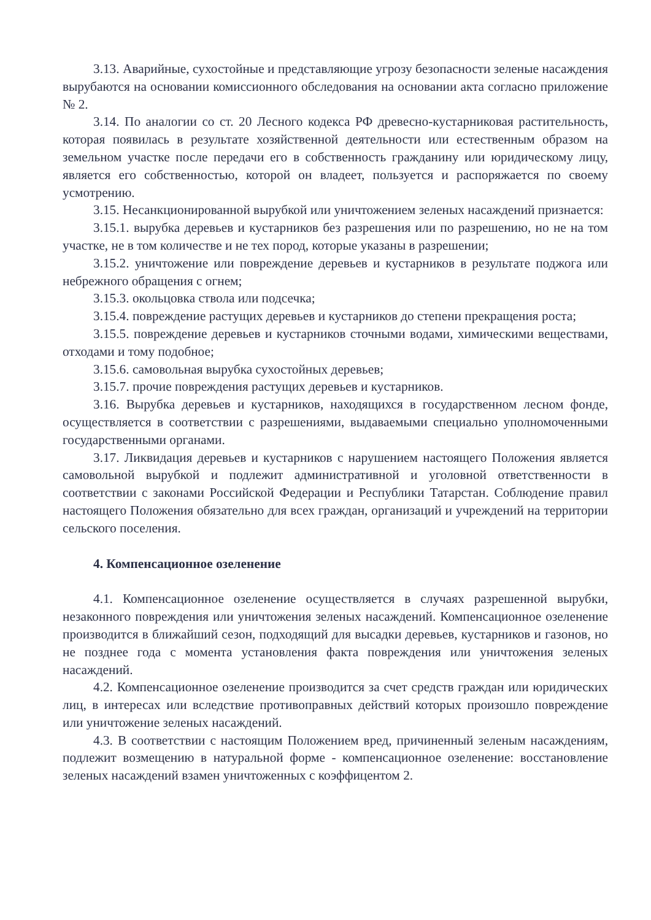3.13. Аварийные, сухостойные и представляющие угрозу безопасности зеленые насаждения вырубаются на основании комиссионного обследования на основании акта согласно приложение № 2.
3.14. По аналогии со ст. 20 Лесного кодекса РФ древесно-кустарниковая растительность, которая появилась в результате хозяйственной деятельности или естественным образом на земельном участке после передачи его в собственность гражданину или юридическому лицу, является его собственностью, которой он владеет, пользуется и распоряжается по своему усмотрению.
3.15. Несанкционированной вырубкой или уничтожением зеленых насаждений признается:
3.15.1. вырубка деревьев и кустарников без разрешения или по разрешению, но не на том участке, не в том количестве и не тех пород, которые указаны в разрешении;
3.15.2. уничтожение или повреждение деревьев и кустарников в результате поджога или небрежного обращения с огнем;
3.15.3. окольцовка ствола или подсечка;
3.15.4. повреждение растущих деревьев и кустарников до степени прекращения роста;
3.15.5. повреждение деревьев и кустарников сточными водами, химическими веществами, отходами и тому подобное;
3.15.6. самовольная вырубка сухостойных деревьев;
3.15.7. прочие повреждения растущих деревьев и кустарников.
3.16. Вырубка деревьев и кустарников, находящихся в государственном лесном фонде, осуществляется в соответствии с разрешениями, выдаваемыми специально уполномоченными государственными органами.
3.17. Ликвидация деревьев и кустарников с нарушением настоящего Положения является самовольной вырубкой и подлежит административной и уголовной ответственности в соответствии с законами Российской Федерации и Республики Татарстан. Соблюдение правил настоящего Положения обязательно для всех граждан, организаций и учреждений на территории сельского поселения.
4. Компенсационное озеленение
4.1. Компенсационное озеленение осуществляется в случаях разрешенной вырубки, незаконного повреждения или уничтожения зеленых насаждений. Компенсационное озеленение производится в ближайший сезон, подходящий для высадки деревьев, кустарников и газонов, но не позднее года с момента установления факта повреждения или уничтожения зеленых насаждений.
4.2. Компенсационное озеленение производится за счет средств граждан или юридических лиц, в интересах или вследствие противоправных действий которых произошло повреждение или уничтожение зеленых насаждений.
4.3. В соответствии с настоящим Положением вред, причиненный зеленым насаждениям, подлежит возмещению в натуральной форме - компенсационное озеленение: восстановление зеленых насаждений взамен уничтоженных с коэффицентом 2.